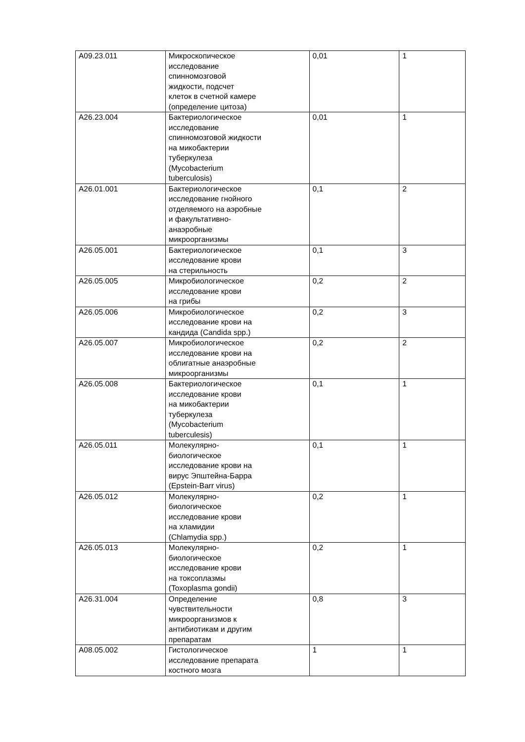| A09.23.011 | Микроскопическое исследование спинномозговой жидкости, подсчет клеток в счетной камере (определение цитоза) | 0,01 | 1 |
| A26.23.004 | Бактериологическое исследование спинномозговой жидкости на микобактерии туберкулеза (Mycobacterium tuberculosis) | 0,01 | 1 |
| A26.01.001 | Бактериологическое исследование гнойного отделяемого на аэробные и факультативно- анаэробные микроорганизмы | 0,1 | 2 |
| A26.05.001 | Бактериологическое исследование крови на стерильность | 0,1 | 3 |
| A26.05.005 | Микробиологическое исследование крови на грибы | 0,2 | 2 |
| A26.05.006 | Микробиологическое исследование крови на кандида (Candida spp.) | 0,2 | 3 |
| A26.05.007 | Микробиологическое исследование крови на облигатные анаэробные микроорганизмы | 0,2 | 2 |
| A26.05.008 | Бактериологическое исследование крови на микобактерии туберкулеза (Mycobacterium tuberculesis) | 0,1 | 1 |
| A26.05.011 | Молекулярно- биологическое исследование крови на вирус Эпштейна-Барра (Epstein-Barr virus) | 0,1 | 1 |
| A26.05.012 | Молекулярно- биологическое исследование крови на хламидии (Chlamydia spp.) | 0,2 | 1 |
| A26.05.013 | Молекулярно- биологическое исследование крови на токсоплазмы (Toxoplasma gondii) | 0,2 | 1 |
| A26.31.004 | Определение чувствительности микроорганизмов к антибиотикам и другим препаратам | 0,8 | 3 |
| A08.05.002 | Гистологическое исследование препарата костного мозга | 1 | 1 |